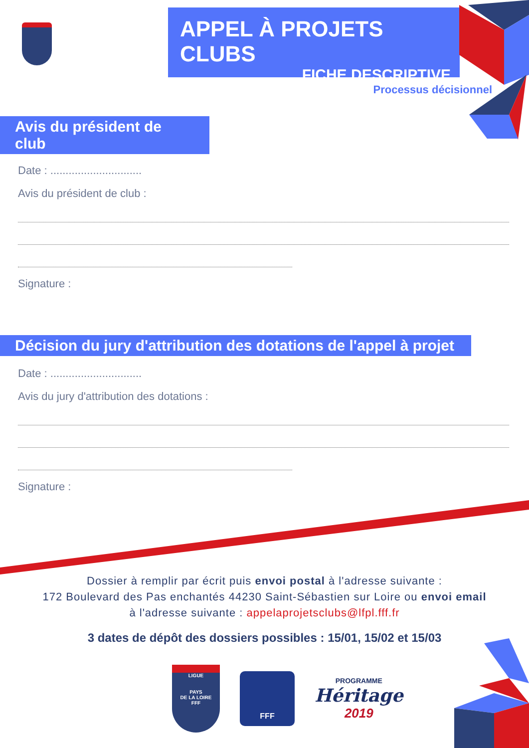APPEL À PROJETS CLUBS
FICHE DESCRIPTIVE
Processus décisionnel
Avis du président de club
Date : ..............................
Avis du président de club :
Signature :
Décision du jury d'attribution des dotations de l'appel à projet
Date : ..............................
Avis du jury d'attribution des dotations :
Signature :
Dossier à remplir par écrit puis envoi postal à l'adresse suivante :
172 Boulevard des Pas enchantés 44230 Saint-Sébastien sur Loire ou envoi email
à l'adresse suivante : appelaprojetsclubs@lfpl.fff.fr
3 dates de dépôt des dossiers possibles : 15/01, 15/02 et 15/03
LIGUE
PAYS
DE LA LOIRE
FFF
FFF
PROGRAMME
Héritage
2019